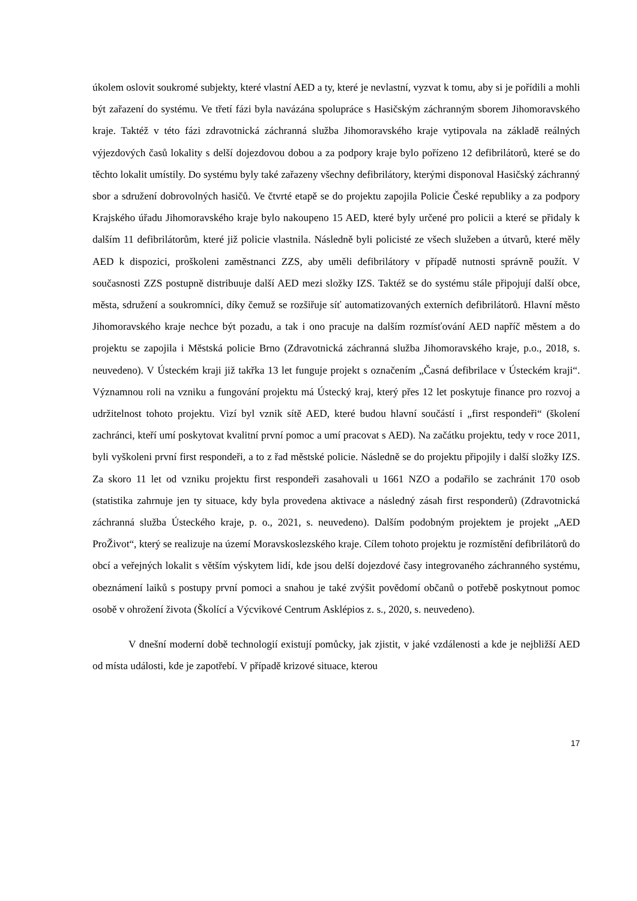úkolem oslovit soukromé subjekty, které vlastní AED a ty, které je nevlastní, vyzvat k tomu, aby si je pořídili a mohli být zařazení do systému. Ve třetí fázi byla navázána spolupráce s Hasičským záchranným sborem Jihomoravského kraje. Taktéž v této fázi zdravotnická záchranná služba Jihomoravského kraje vytipovala na základě reálných výjezdových časů lokality s delší dojezdovou dobou a za podpory kraje bylo pořízeno 12 defibrilátorů, které se do těchto lokalit umístily. Do systému byly také zařazeny všechny defibrilátory, kterými disponoval Hasičský záchranný sbor a sdružení dobrovolných hasičů. Ve čtvrté etapě se do projektu zapojila Policie České republiky a za podpory Krajského úřadu Jihomoravského kraje bylo nakoupeno 15 AED, které byly určené pro policii a které se přidaly k dalším 11 defibrilátorům, které již policie vlastnila. Následně byli policisté ze všech služeben a útvarů, které měly AED k dispozici, proškoleni zaměstnanci ZZS, aby uměli defibrilátory v případě nutnosti správně použít. V současnosti ZZS postupně distribuuje další AED mezi složky IZS. Taktéž se do systému stále připojují další obce, města, sdružení a soukromníci, díky čemuž se rozšiřuje síť automatizovaných externích defibrilátorů. Hlavní město Jihomoravského kraje nechce být pozadu, a tak i ono pracuje na dalším rozmísťování AED napříč městem a do projektu se zapojila i Městská policie Brno (Zdravotnická záchranná služba Jihomoravského kraje, p.o., 2018, s. neuvedeno). V Ústeckém kraji již takřka 13 let funguje projekt s označením „Časná defibrilace v Ústeckém kraji“. Významnou roli na vzniku a fungování projektu má Ústecký kraj, který přes 12 let poskytuje finance pro rozvoj a udržitelnost tohoto projektu. Vizí byl vznik sítě AED, které budou hlavní součástí i „first respondeři“ (školení zachránci, kteří umí poskytovat kvalitní první pomoc a umí pracovat s AED). Na začátku projektu, tedy v roce 2011, byli vyškoleni první first respondeři, a to z řad městské policie. Následně se do projektu připojily i další složky IZS. Za skoro 11 let od vzniku projektu first respondeři zasahovali u 1661 NZO a podařilo se zachránit 170 osob (statistika zahrnuje jen ty situace, kdy byla provedena aktivace a následný zásah first responderů) (Zdravotnická záchranná služba Ústeckého kraje, p. o., 2021, s. neuvedeno). Dalším podobným projektem je projekt „AED ProŽivot“, který se realizuje na území Moravskoslezského kraje. Cílem tohoto projektu je rozmístění defibrilátorů do obcí a veřejných lokalit s větším výskytem lidí, kde jsou delší dojezdové časy integrovaného záchranného systému, obeznámení laiků s postupy první pomoci a snahou je také zvýšit povědomí občanů o potřebě poskytnout pomoc osobě v ohrožení života (Školící a Výcvikové Centrum Asklépios z. s., 2020, s. neuvedeno).
V dnešní moderní době technologií existují pomůcky, jak zjistit, v jaké vzdálenosti a kde je nejbližší AED od místa události, kde je zapotřebí. V případě krizové situace, kterou
17